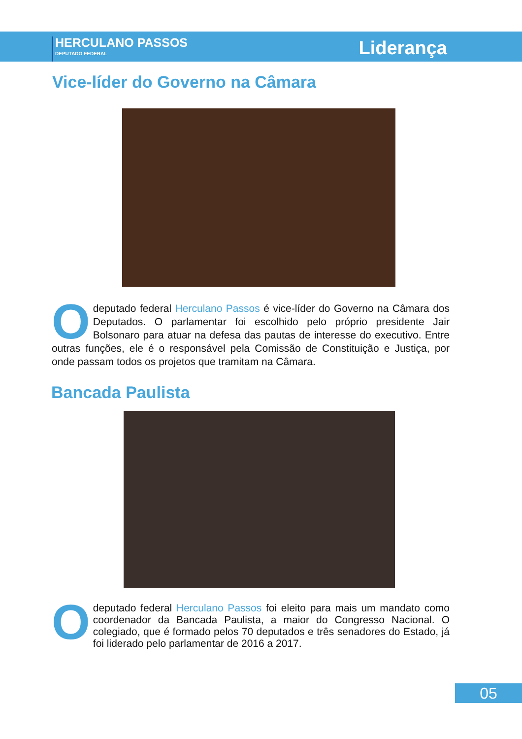HERCULANO PASSOS
DEPUTADO FEDERAL
Liderança
Vice-líder do Governo na Câmara
O deputado federal Herculano Passos é vice-líder do Governo na Câmara dos Deputados. O parlamentar foi escolhido pelo próprio presidente Jair Bolsonaro para atuar na defesa das pautas de interesse do executivo. Entre outras funções, ele é o responsável pela Comissão de Constituição e Justiça, por onde passam todos os projetos que tramitam na Câmara.
Bancada Paulista
O deputado federal Herculano Passos foi eleito para mais um mandato como coordenador da Bancada Paulista, a maior do Congresso Nacional. O colegiado, que é formado pelos 70 deputados e três senadores do Estado, já foi liderado pelo parlamentar de 2016 a 2017.
05